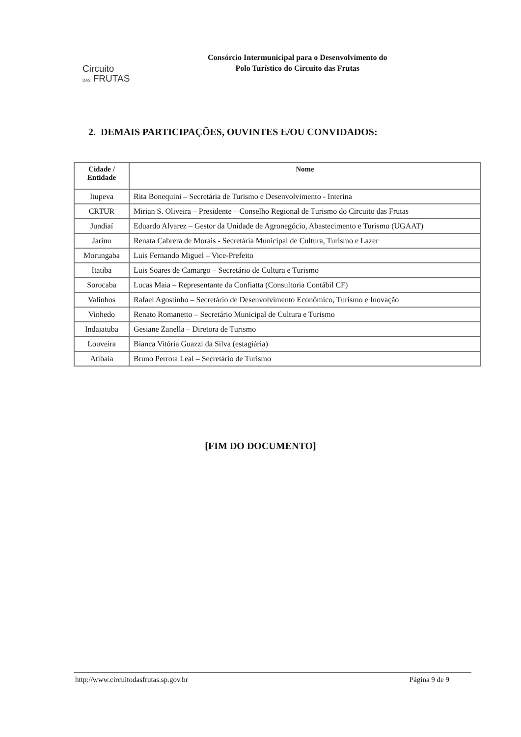Circuito
DAS FRUTAS
Consórcio Intermunicipal para o Desenvolvimento do
Polo Turístico do Circuito das Frutas
2. DEMAIS PARTICIPAÇÕES, OUVINTES E/OU CONVIDADOS:
| Cidade / Entidade | Nome |
| --- | --- |
| Itupeva | Rita Bonequini – Secretária de Turismo e Desenvolvimento - Interina |
| CRTUR | Mirian S. Oliveira – Presidente – Conselho Regional de Turismo do Circuito das Frutas |
| Jundiaí | Eduardo Alvarez – Gestor da Unidade de Agronegócio, Abastecimento e Turismo (UGAAT) |
| Jarinu | Renata Cabrera de Morais - Secretária Municipal de Cultura, Turismo e Lazer |
| Morungaba | Luis Fernando Miguel – Vice-Prefeito |
| Itatiba | Luis Soares de Camargo – Secretário de Cultura e Turismo |
| Sorocaba | Lucas Maia – Representante da Confiatta (Consultoria Contábil CF) |
| Valinhos | Rafael Agostinho – Secretário de Desenvolvimento Econômico, Turismo e Inovação |
| Vinhedo | Renato Romanetto – Secretário Municipal de Cultura e Turismo |
| Indaiatuba | Gesiane Zanella – Diretora de Turismo |
| Louveira | Bianca Vitória Guazzi da Silva (estagiária) |
| Atibaia | Bruno Perrota Leal – Secretário de Turismo |
[FIM DO DOCUMENTO]
http://www.circuitodasfrutas.sp.gov.br Página 9 de 9